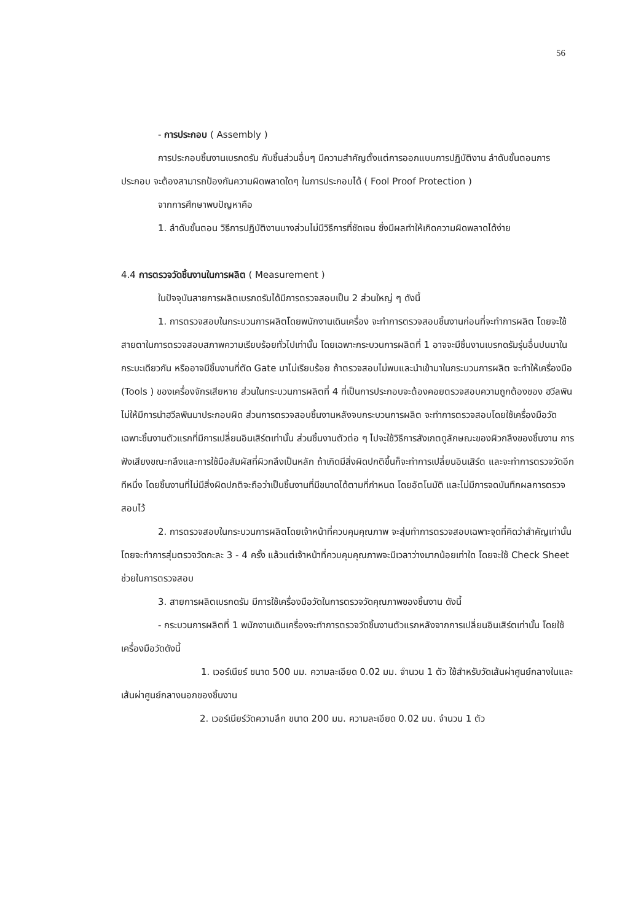56
- การประกอบ ( Assembly )
การประกอบชิ้นงานเบรกดรัม กับชิ้นส่วนอื่นๆ มีความสำคัญตั้งแต่การออกแบบการปฏิบัติงาน ลำดับขั้นตอนการประกอบ จะต้องสามารถป้องกันความผิดพลาดใดๆ ในการประกอบได้ ( Fool Proof Protection )
จากการศึกษาพบปัญหาคือ
1. ลำดับขั้นตอน วิธีการปฏิบัติงานบางส่วนไม่มีวิธีการที่ชัดเจน ซึ่งมีผลทำให้เกิดความผิดพลาดได้ง่าย
4.4 การตรวจวัดชิ้นงานในการผลิต ( Measurement )
ในปัจจุบันสายการผลิตเบรกดรัมได้มีการตรวจสอบเป็น 2 ส่วนใหญ่ ๆ ดังนี้
1. การตรวจสอบในกระบวนการผลิตโดยพนักงานเดินเครื่อง จะทำการตรวจสอบชิ้นงานก่อนที่จะทำการผลิต โดยจะใช้สายตาในการตรวจสอบสภาพความเรียบร้อยทั่วไปเท่านั้น โดยเฉพาะกระบวนการผลิตที่ 1 อาจจะมีชิ้นงานเบรกดรัมรุ่นอื่นปนมาในกระบะเดียวกัน หรืออาจมีชิ้นงานที่ตัด Gate มาไม่เรียบร้อย ถ้าตรวจสอบไม่พบและนำเข้ามาในกระบวนการผลิต จะทำให้เครื่องมือ (Tools ) ของเครื่องจักรเสียหาย ส่วนในกระบวนการผลิตที่ 4 ที่เป็นการประกอบจะต้องคอยตรวจสอบความถูกต้องของ ฮวีลพิน ไม่ให้มีการนำฮวีลพินมาประกอบผิด ส่วนการตรวจสอบชิ้นงานหลังจบกระบวนการผลิต จะทำการตรวจสอบโดยใช้เครื่องมือวัดเฉพาะชิ้นงานตัวแรกที่มีการเปลี่ยนอินเสิร์ตเท่านั้น ส่วนชิ้นงานตัวต่อ ๆ ไปจะใช้วิธีการสังเกตดูลักษณะของผิวกลึงของชิ้นงาน การฟังเสียงขณะกลึงและการใช้มือสัมผัสที่ผิวกลึงเป็นหลัก ถ้าเกิดมีสิ่งผิดปกติขึ้นก็จะทำการเปลี่ยนอินเสิร์ต และจะทำการตรวจวัดอีกทีหนึ่ง โดยชิ้นงานที่ไม่มีสิ่งผิดปกติจะถือว่าเป็นชิ้นงานที่มีขนาดได้ตามที่กำหนด โดยอัตโนมัติ และไม่มีการจดบันทึกผลการตรวจสอบไว้
2. การตรวจสอบในกระบวนการผลิตโดยเจ้าหน้าที่ควบคุมคุณภาพ จะสุ่มทำการตรวจสอบเฉพาะจุดที่คิดว่าสำคัญเท่านั้น โดยจะทำการสุ่มตรวจวัดกะละ 3 - 4 ครั้ง แล้วแต่เจ้าหน้าที่ควบคุมคุณภาพจะมีเวลาว่างมากน้อยเท่าใด โดยจะใช้ Check Sheet ช่วยในการตรวจสอบ
3. สายการผลิตเบรกดรัม มีการใช้เครื่องมือวัดในการตรวจวัดคุณภาพของชิ้นงาน ดังนี้
- กระบวนการผลิตที่ 1 พนักงานเดินเครื่องจะทำการตรวจวัดชิ้นงานตัวแรกหลังจากการเปลี่ยนอินเสิร์ตเท่านั้น โดยใช้เครื่องมือวัดดังนี้
1. เวอร์เนียร์ ขนาด 500 มม. ความละเอียด 0.02 มม. จำนวน 1 ตัว ใช้สำหรับวัดเส้นผ่าศูนย์กลางในและเส้นผ่าศูนย์กลางนอกของชิ้นงาน
2. เวอร์เนียร์วัดความลึก ขนาด 200 มม. ความละเอียด 0.02 มม. จำนวน 1 ตัว